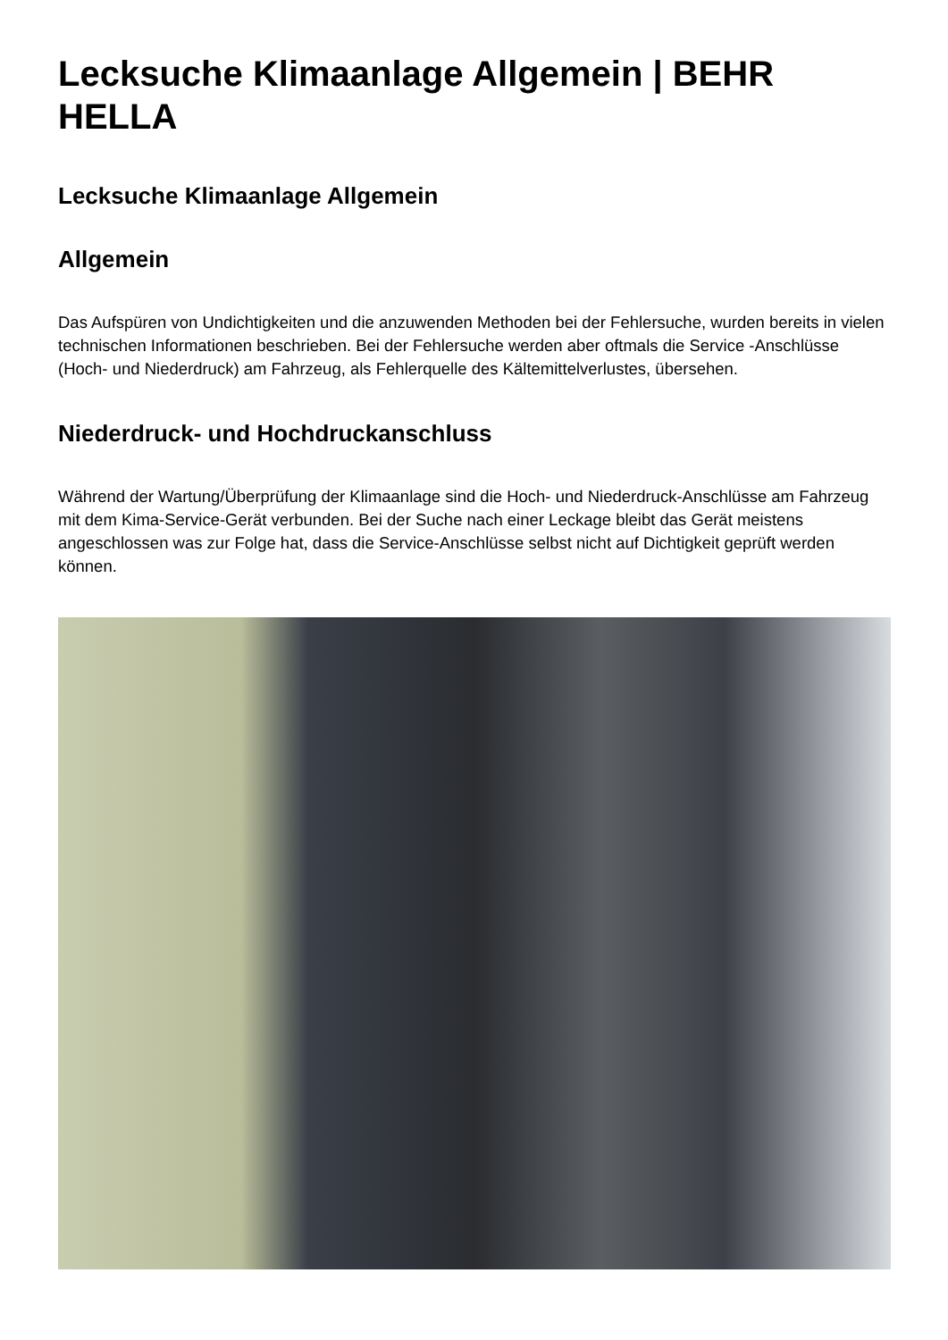Lecksuche Klimaanlage Allgemein | BEHR HELLA
Lecksuche Klimaanlage Allgemein
Allgemein
Das Aufspüren von Undichtigkeiten und die anzuwenden Methoden bei der Fehlersuche, wurden bereits in vielen technischen Informationen beschrieben. Bei der Fehlersuche werden aber oftmals die Service -Anschlüsse (Hoch- und Niederdruck) am Fahrzeug, als Fehlerquelle des Kältemittelverlustes, übersehen.
Niederdruck- und Hochdruckanschluss
Während der Wartung/Überprüfung der Klimaanlage sind die Hoch- und Niederdruck-Anschlüsse am Fahrzeug mit dem Kima-Service-Gerät verbunden. Bei der Suche nach einer Leckage bleibt das Gerät meistens angeschlossen was zur Folge hat, dass die Service-Anschlüsse selbst nicht auf Dichtigkeit geprüft werden können.